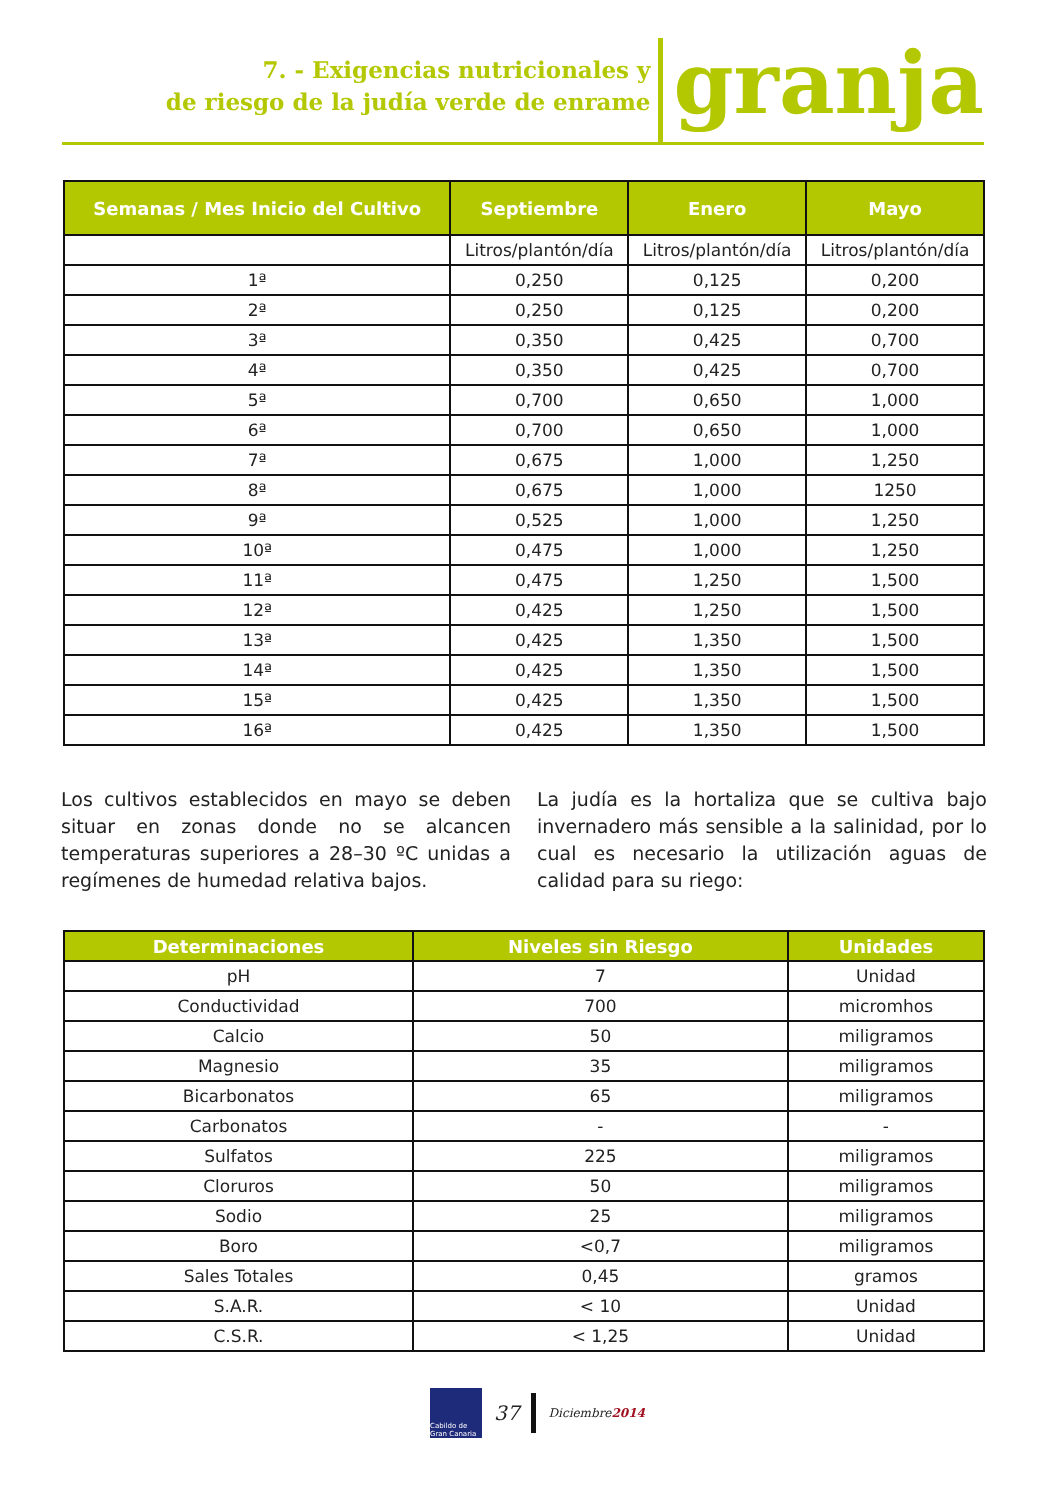7. - Exigencias nutricionales y
de riesgo de la judía verde de enrame
granja
| Semanas / Mes Inicio del Cultivo | Septiembre | Enero | Mayo |
| --- | --- | --- | --- |
| | Litros/plantón/día | Litros/plantón/día | Litros/plantón/día |
| 1ª | 0,250 | 0,125 | 0,200 |
| 2ª | 0,250 | 0,125 | 0,200 |
| 3ª | 0,350 | 0,425 | 0,700 |
| 4ª | 0,350 | 0,425 | 0,700 |
| 5ª | 0,700 | 0,650 | 1,000 |
| 6ª | 0,700 | 0,650 | 1,000 |
| 7ª | 0,675 | 1,000 | 1,250 |
| 8ª | 0,675 | 1,000 | 1250 |
| 9ª | 0,525 | 1,000 | 1,250 |
| 10ª | 0,475 | 1,000 | 1,250 |
| 11ª | 0,475 | 1,250 | 1,500 |
| 12ª | 0,425 | 1,250 | 1,500 |
| 13ª | 0,425 | 1,350 | 1,500 |
| 14ª | 0,425 | 1,350 | 1,500 |
| 15ª | 0,425 | 1,350 | 1,500 |
| 16ª | 0,425 | 1,350 | 1,500 |
Los cultivos establecidos en mayo se deben situar en zonas donde no se alcancen temperaturas superiores a 28–30 ºC unidas a regímenes de humedad relativa bajos.
La judía es la hortaliza que se cultiva bajo invernadero más sensible a la salinidad, por lo cual es necesario la utilización aguas de calidad para su riego:
| Determinaciones | Niveles sin Riesgo | Unidades |
| --- | --- | --- |
| pH | 7 | Unidad |
| Conductividad | 700 | micromhos |
| Calcio | 50 | miligramos |
| Magnesio | 35 | miligramos |
| Bicarbonatos | 65 | miligramos |
| Carbonatos | - | - |
| Sulfatos | 225 | miligramos |
| Cloruros | 50 | miligramos |
| Sodio | 25 | miligramos |
| Boro | <0,7 | miligramos |
| Sales Totales | 0,45 | gramos |
| S.A.R. | < 10 | Unidad |
| C.S.R. | < 1,25 | Unidad |
Cabildo de Gran Canaria
37 Diciembre2014